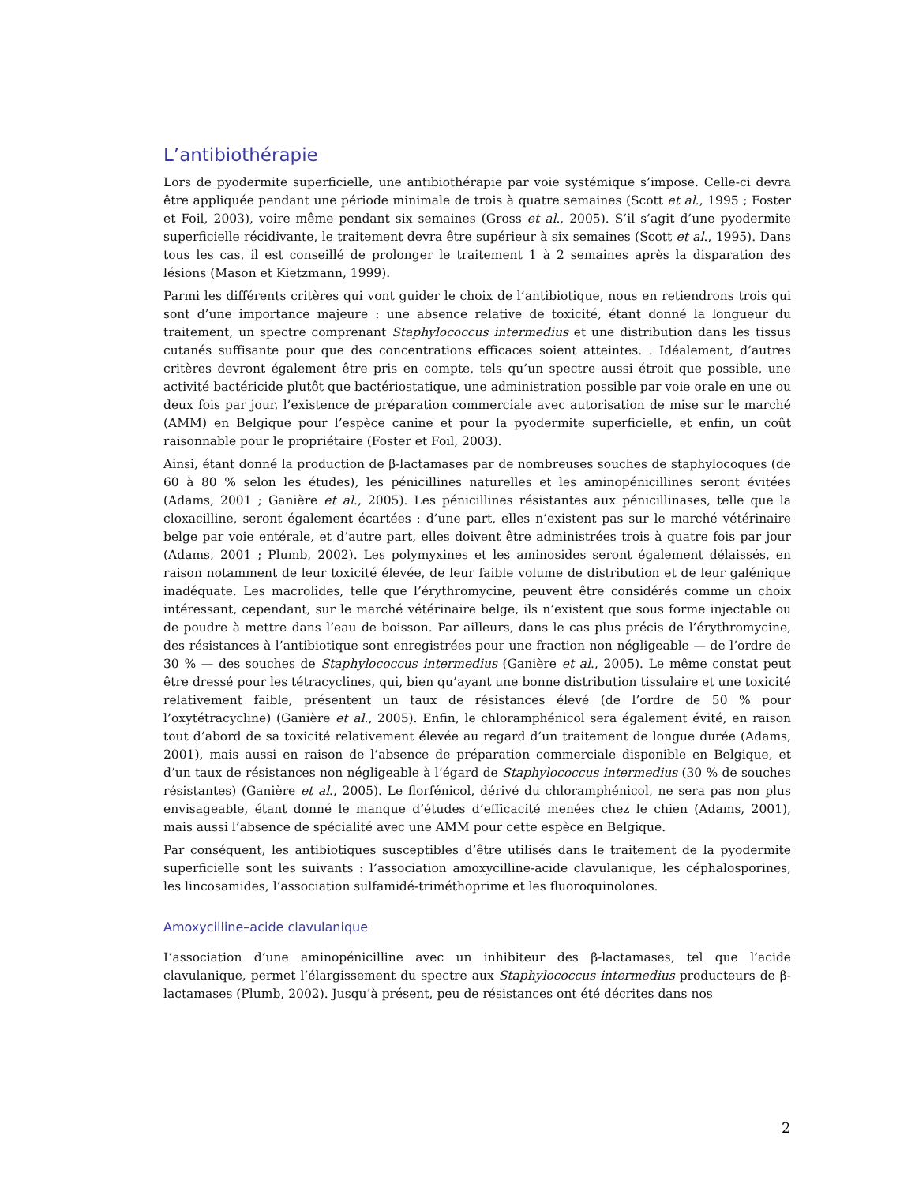L’antibiothérapie
Lors de pyodermite superficielle, une antibiothérapie par voie systémique s’impose. Celle-ci devra être appliquée pendant une période minimale de trois à quatre semaines (Scott et al., 1995 ; Foster et Foil, 2003), voire même pendant six semaines (Gross et al., 2005). S’il s’agit d’une pyodermite superficielle récidivante, le traitement devra être supérieur à six semaines (Scott et al., 1995). Dans tous les cas, il est conseillé de prolonger le traitement 1 à 2 semaines après la disparation des lésions (Mason et Kietzmann, 1999).
Parmi les différents critères qui vont guider le choix de l’antibiotique, nous en retiendrons trois qui sont d’une importance majeure : une absence relative de toxicité, étant donné la longueur du traitement, un spectre comprenant Staphylococcus intermedius et une distribution dans les tissus cutanés suffisante pour que des concentrations efficaces soient atteintes. . Idéalement, d’autres critères devront également être pris en compte, tels qu’un spectre aussi étroit que possible, une activité bactéricide plutôt que bactériostatique, une administration possible par voie orale en une ou deux fois par jour, l’existence de préparation commerciale avec autorisation de mise sur le marché (AMM) en Belgique pour l’espèce canine et pour la pyodermite superficielle, et enfin, un coût raisonnable pour le propriétaire (Foster et Foil, 2003).
Ainsi, étant donné la production de β-lactamases par de nombreuses souches de staphylocoques (de 60 à 80 % selon les études), les pénicillines naturelles et les aminopénicillines seront évitées (Adams, 2001 ; Ganière et al., 2005). Les pénicillines résistantes aux pénicillinases, telle que la cloxacilline, seront également écartées : d’une part, elles n’existent pas sur le marché vétérinaire belge par voie entérale, et d’autre part, elles doivent être administrées trois à quatre fois par jour (Adams, 2001 ; Plumb, 2002). Les polymyxines et les aminosides seront également délaissés, en raison notamment de leur toxicité élevée, de leur faible volume de distribution et de leur galénique inadéquate. Les macrolides, telle que l’érythromycine, peuvent être considérés comme un choix intéressant, cependant, sur le marché vétérinaire belge, ils n’existent que sous forme injectable ou de poudre à mettre dans l’eau de boisson. Par ailleurs, dans le cas plus précis de l’érythromycine, des résistances à l’antibiotique sont enregistrées pour une fraction non négligeable — de l’ordre de 30 % — des souches de Staphylococcus intermedius (Ganière et al., 2005). Le même constat peut être dressé pour les tétracyclines, qui, bien qu’ayant une bonne distribution tissulaire et une toxicité relativement faible, présentent un taux de résistances élevé (de l’ordre de 50 % pour l’oxytétracycline) (Ganière et al., 2005). Enfin, le chloramphénicol sera également évité, en raison tout d’abord de sa toxicité relativement élevée au regard d’un traitement de longue durée (Adams, 2001), mais aussi en raison de l’absence de préparation commerciale disponible en Belgique, et d’un taux de résistances non négligeable à l’égard de Staphylococcus intermedius (30 % de souches résistantes) (Ganière et al., 2005). Le florfénicol, dérivé du chloramphénicol, ne sera pas non plus envisageable, étant donné le manque d’études d’efficacité menées chez le chien (Adams, 2001), mais aussi l’absence de spécialité avec une AMM pour cette espèce en Belgique.
Par conséquent, les antibiotiques susceptibles d’être utilisés dans le traitement de la pyodermite superficielle sont les suivants : l’association amoxycilline-acide clavulanique, les céphalosporines, les lincosamides, l’association sulfamidé-triméthoprime et les fluoroquinolones.
Amoxycilline–acide clavulanique
L’association d’une aminopénicilline avec un inhibiteur des β-lactamases, tel que l’acide clavulanique, permet l’élargissement du spectre aux Staphylococcus intermedius producteurs de β-lactamases (Plumb, 2002). Jusqu’à présent, peu de résistances ont été décrites dans nos
2